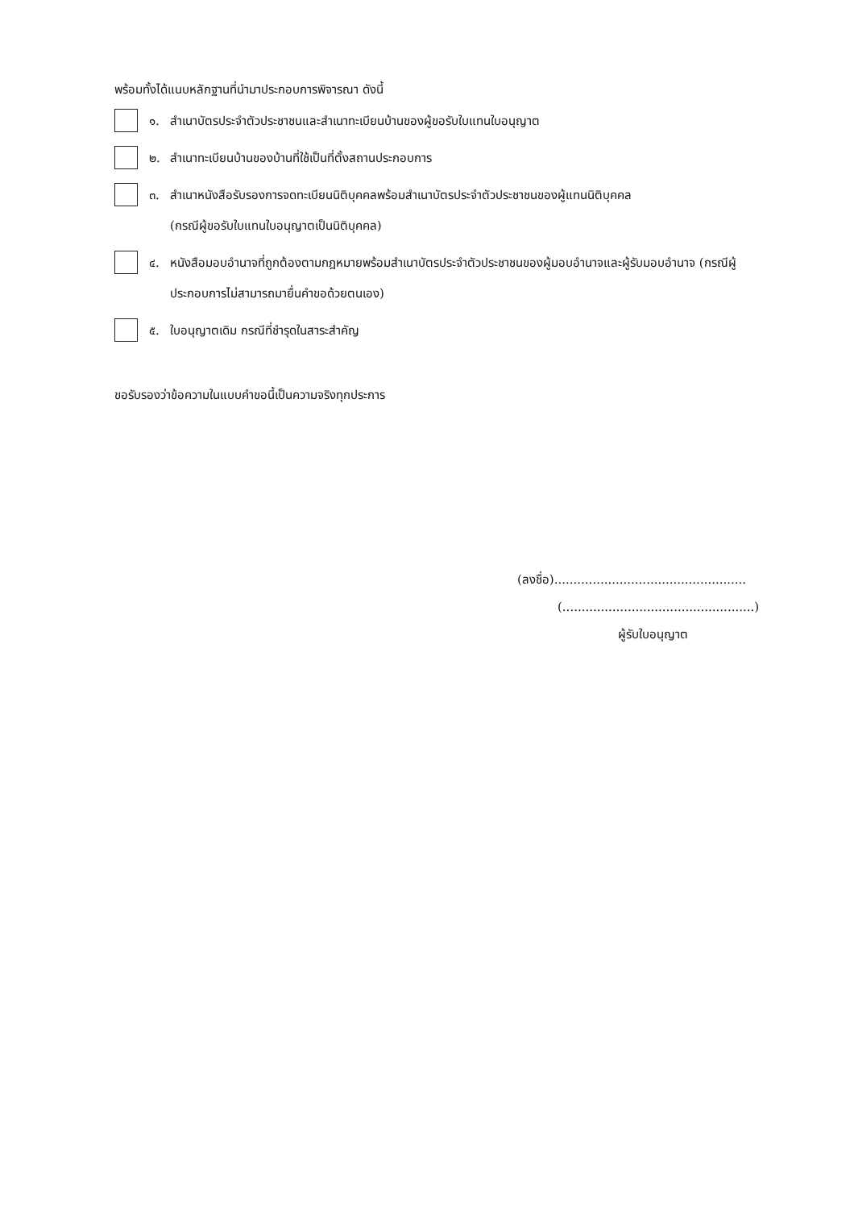พร้อมทั้งได้แนบหลักฐานที่นำมาประกอบการพิจารณา ดังนี้
๑. สำเนาบัตรประจำตัวประชาชนและสำเนาทะเบียนบ้านของผู้ขอรับใบแทนใบอนุญาต
๒. สำเนาทะเบียนบ้านของบ้านที่ใช้เป็นที่ตั้งสถานประกอบการ
๓. สำเนาหนังสือรับรองการจดทะเบียนนิติบุคคลพร้อมสำเนาบัตรประจำตัวประชาชนของผู้แทนนิติบุคคล
(กรณีผู้ขอรับใบแทนใบอนุญาตเป็นนิติบุคคล)
๔. หนังสือมอบอำนาจที่ถูกต้องตามกฎหมายพร้อมสำเนาบัตรประจำตัวประชาชนของผู้มอบอำนาจและผู้รับมอบอำนาจ (กรณีผู้ประกอบการไม่สามารถมายื่นคำขอด้วยตนเอง)
๕. ใบอนุญาตเดิม กรณีที่ชำรุดในสาระสำคัญ
ขอรับรองว่าข้อความในแบบคำขอนี้เป็นความจริงทุกประการ
(ลงชื่อ)..................................................
(..................................................)
ผู้รับใบอนุญาต